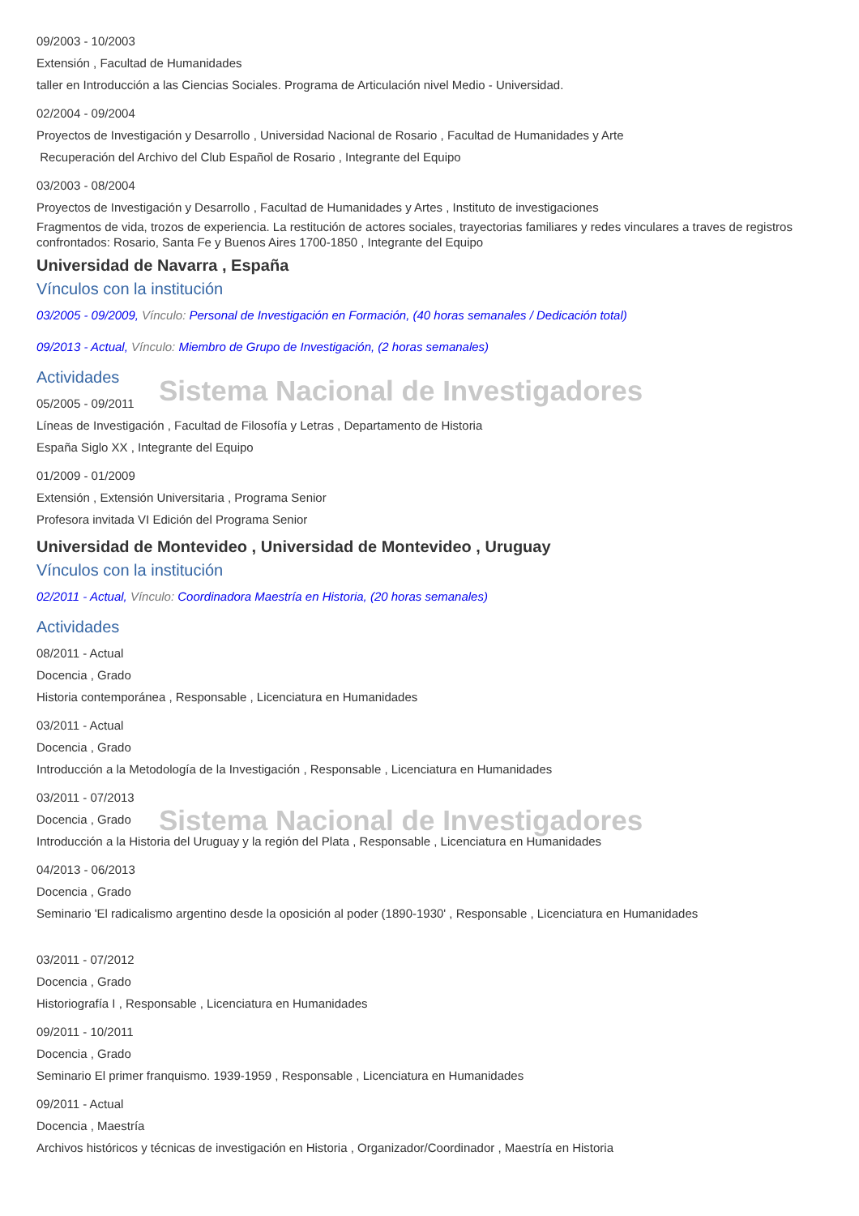09/2003 - 10/2003
Extensión , Facultad de Humanidades
taller en Introducción a las Ciencias Sociales. Programa de Articulación nivel Medio - Universidad.
02/2004 - 09/2004
Proyectos de Investigación y Desarrollo , Universidad Nacional de Rosario , Facultad de Humanidades y Arte
Recuperación del Archivo del Club Español de Rosario , Integrante del Equipo
03/2003 - 08/2004
Proyectos de Investigación y Desarrollo , Facultad de Humanidades y Artes , Instituto de investigaciones
Fragmentos de vida, trozos de experiencia. La restitución de actores sociales, trayectorias familiares y redes vinculares a traves de registros confrontados: Rosario, Santa Fe y Buenos Aires 1700-1850 , Integrante del Equipo
Universidad de Navarra , España
Vínculos con la institución
03/2005 - 09/2009, Vínculo: Personal de Investigación en Formación, (40 horas semanales / Dedicación total)
09/2013 - Actual, Vínculo: Miembro de Grupo de Investigación, (2 horas semanales)
Actividades
05/2005 - 09/2011
Líneas de Investigación , Facultad de Filosofía y Letras , Departamento de Historia
España Siglo XX , Integrante del Equipo
01/2009 - 01/2009
Extensión , Extensión Universitaria , Programa Senior
Profesora invitada VI Edición del Programa Senior
Universidad de Montevideo , Universidad de Montevideo , Uruguay
Vínculos con la institución
02/2011 - Actual, Vínculo: Coordinadora Maestría en Historia, (20 horas semanales)
Actividades
08/2011 - Actual
Docencia , Grado
Historia contemporánea , Responsable , Licenciatura en Humanidades
03/2011 - Actual
Docencia , Grado
Introducción a la Metodología de la Investigación , Responsable , Licenciatura en Humanidades
03/2011 - 07/2013
Docencia , Grado
Introducción a la Historia del Uruguay y la región del Plata , Responsable , Licenciatura en Humanidades
04/2013 - 06/2013
Docencia , Grado
Seminario 'El radicalismo argentino desde la oposición al poder (1890-1930' , Responsable , Licenciatura en Humanidades
03/2011 - 07/2012
Docencia , Grado
Historiografía I , Responsable , Licenciatura en Humanidades
09/2011 - 10/2011
Docencia , Grado
Seminario El primer franquismo. 1939-1959 , Responsable , Licenciatura en Humanidades
09/2011 - Actual
Docencia , Maestría
Archivos históricos y técnicas de investigación en Historia , Organizador/Coordinador , Maestría en Historia
Sistema Nacional de Investigadores
Sistema Nacional de Investigadores